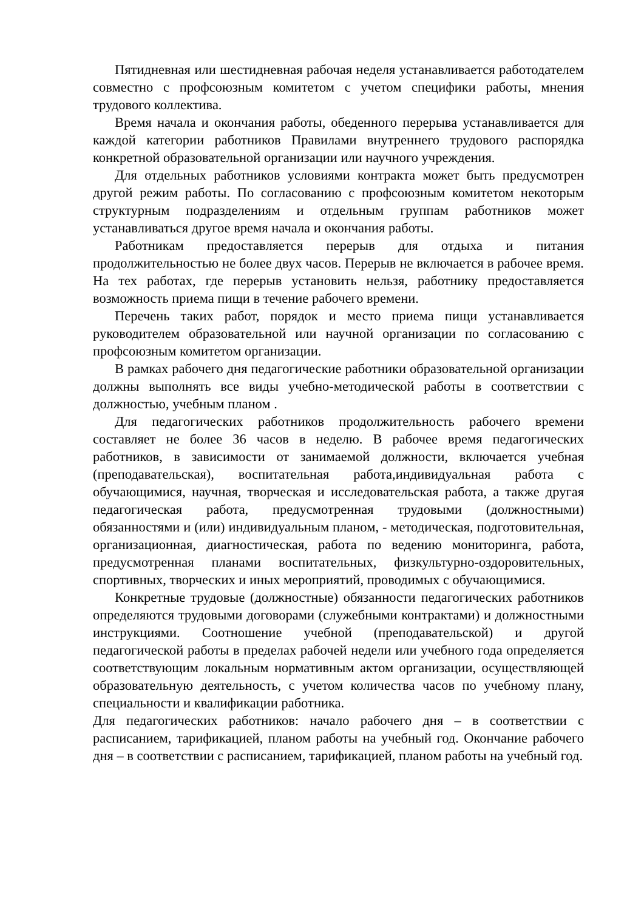Пятидневная или шестидневная рабочая неделя устанавливается работодателем совместно с профсоюзным комитетом с учетом специфики работы, мнения трудового коллектива.
Время начала и окончания работы, обеденного перерыва устанавливается для каждой категории работников Правилами внутреннего трудового распорядка конкретной образовательной организации или научного учреждения.
Для отдельных работников условиями контракта может быть предусмотрен другой режим работы. По согласованию с профсоюзным комитетом некоторым структурным подразделениям и отдельным группам работников может устанавливаться другое время начала и окончания работы.
Работникам предоставляется перерыв для отдыха и питания продолжительностью не более двух часов. Перерыв не включается в рабочее время. На тех работах, где перерыв установить нельзя, работнику предоставляется возможность приема пищи в течение рабочего времени.
Перечень таких работ, порядок и место приема пищи устанавливается руководителем образовательной или научной организации по согласованию с профсоюзным комитетом организации.
В рамках рабочего дня педагогические работники образовательной организации должны выполнять все виды учебно-методической работы в соответствии с должностью, учебным планом .
Для педагогических работников продолжительность рабочего времени составляет не более 36 часов в неделю. В рабочее время педагогических работников, в зависимости от занимаемой должности, включается учебная (преподавательская), воспитательная работа,индивидуальная работа с обучающимися, научная, творческая и исследовательская работа, а также другая педагогическая работа, предусмотренная трудовыми (должностными) обязанностями и (или) индивидуальным планом, - методическая, подготовительная, организационная, диагностическая, работа по ведению мониторинга, работа, предусмотренная планами воспитательных, физкультурно-оздоровительных, спортивных, творческих и иных мероприятий, проводимых с обучающимися.
Конкретные трудовые (должностные) обязанности педагогических работников определяются трудовыми договорами (служебными контрактами) и должностными инструкциями. Соотношение учебной (преподавательской) и другой педагогической работы в пределах рабочей недели или учебного года определяется соответствующим локальным нормативным актом организации, осуществляющей образовательную деятельность, с учетом количества часов по учебному плану, специальности и квалификации работника.
Для педагогических работников: начало рабочего дня – в соответствии с расписанием, тарификацией, планом работы на учебный год. Окончание рабочего дня – в соответствии с расписанием, тарификацией, планом работы на учебный год.